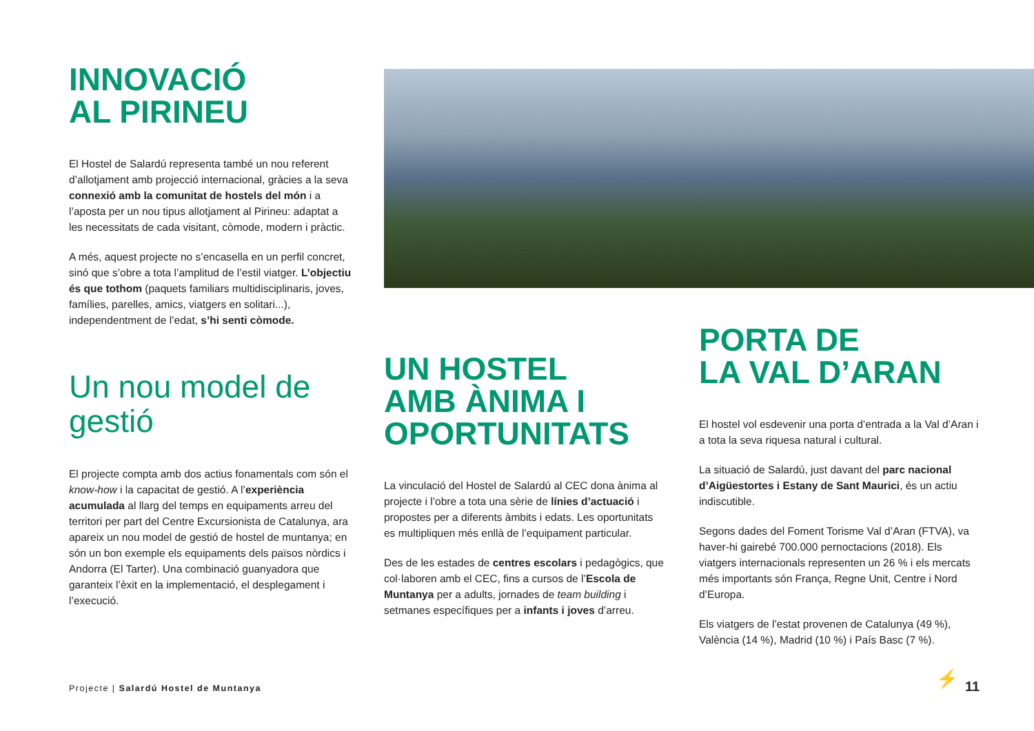INNOVACIÓ
AL PIRINEU
El Hostel de Salardú representa també un nou referent d’allotjament amb projecció internacional, gràcies a la seva connexió amb la comunitat de hostels del món i a l’aposta per un nou tipus allotjament al Pirineu: adaptat a les necessitats de cada visitant, còmode, modern i pràctic.
A més, aquest projecte no s’encasella en un perfil concret, sinó que s’obre a tota l’amplitud de l’estil viatger. L’objectiu és que tothom (paquets familiars multidisciplinaris, joves, famílies, parelles, amics, viatgers en solitari...), independentment de l’edat, s’hi senti còmode.
Un nou model de gestió
El projecte compta amb dos actius fonamentals com són el know-how i la capacitat de gestió. A l’experiència acumulada al llarg del temps en equipaments arreu del territori per part del Centre Excursionista de Catalunya, ara apareix un nou model de gestió de hostel de muntanya; en són un bon exemple els equipaments dels països nòrdics i Andorra (El Tarter). Una combinació guanyadora que garanteix l’èxit en la implementació, el desplegament i l’execució.
UN HOSTEL
AMB ÀNIMA I
OPORTUNITATS
La vinculació del Hostel de Salardú al CEC dona ànima al projecte i l’obre a tota una sèrie de línies d’actuació i propostes per a diferents àmbits i edats. Les oportunitats es multipliquen més enllà de l’equipament particular.
Des de les estades de centres escolars i pedagògics, que col·laboren amb el CEC, fins a cursos de l’Escola de Muntanya per a adults, jornades de team building i setmanes específiques per a infants i joves d’arreu.
PORTA DE
LA VAL D’ARAN
El hostel vol esdevenir una porta d’entrada a la Val d’Aran i a tota la seva riquesa natural i cultural.
La situació de Salardú, just davant del parc nacional d’Aigüestortes i Estany de Sant Maurici, és un actiu indiscutible.
Segons dades del Foment Torisme Val d’Aran (FTVA), va haver-hi gairebé 700.000 pernoctacions (2018). Els viatgers internacionals representen un 26 % i els mercats més importants són França, Regne Unit, Centre i Nord d’Europa.
Els viatgers de l’estat provenen de Catalunya (49 %), València (14 %), Madrid (10 %) i País Basc (7 %).
Projecte | Salardú Hostel de Muntanya
⚡ 11